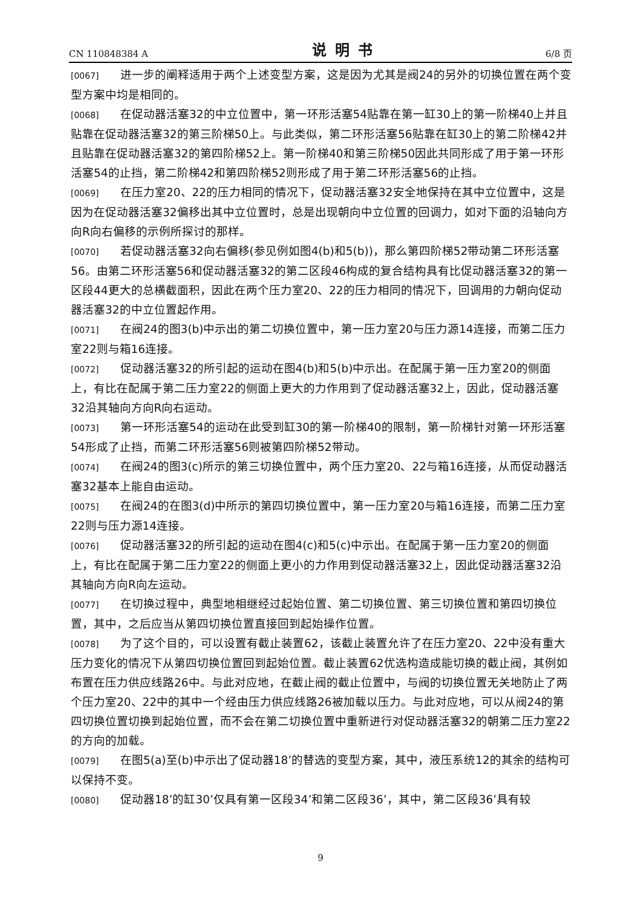CN 110848384 A 说明书 6/8 页
[0067] 进一步的阐释适用于两个上述变型方案，这是因为尤其是阀24的另外的切换位置在两个变型方案中均是相同的。
[0068] 在促动器活塞32的中立位置中，第一环形活塞54贴靠在第一缸30上的第一阶梯40上并且贴靠在促动器活塞32的第三阶梯50上。与此类似，第二环形活塞56贴靠在缸30上的第二阶梯42并且贴靠在促动器活塞32的第四阶梯52上。第一阶梯40和第三阶梯50因此共同形成了用于第一环形活塞54的止挡，第二阶梯42和第四阶梯52则形成了用于第二环形活塞56的止挡。
[0069] 在压力室20、22的压力相同的情况下，促动器活塞32安全地保持在其中立位置中，这是因为在促动器活塞32偏移出其中立位置时，总是出现朝向中立位置的回调力，如对下面的沿轴向方向R向右偏移的示例所探讨的那样。
[0070] 若促动器活塞32向右偏移(参见例如图4(b)和5(b))，那么第四阶梯52带动第二环形活塞56。由第二环形活塞56和促动器活塞32的第二区段46构成的复合结构具有比促动器活塞32的第一区段44更大的总横截面积，因此在两个压力室20、22的压力相同的情况下，回调用的力朝向促动器活塞32的中立位置起作用。
[0071] 在阀24的图3(b)中示出的第二切换位置中，第一压力室20与压力源14连接，而第二压力室22则与箱16连接。
[0072] 促动器活塞32的所引起的运动在图4(b)和5(b)中示出。在配属于第一压力室20的侧面上，有比在配属于第二压力室22的侧面上更大的力作用到了促动器活塞32上，因此，促动器活塞32沿其轴向方向R向右运动。
[0073] 第一环形活塞54的运动在此受到缸30的第一阶梯40的限制，第一阶梯针对第一环形活塞54形成了止挡，而第二环形活塞56则被第四阶梯52带动。
[0074] 在阀24的图3(c)所示的第三切换位置中，两个压力室20、22与箱16连接，从而促动器活塞32基本上能自由运动。
[0075] 在阀24的在图3(d)中所示的第四切换位置中，第一压力室20与箱16连接，而第二压力室22则与压力源14连接。
[0076] 促动器活塞32的所引起的运动在图4(c)和5(c)中示出。在配属于第一压力室20的侧面上，有比在配属于第二压力室22的侧面上更小的力作用到促动器活塞32上，因此促动器活塞32沿其轴向方向R向左运动。
[0077] 在切换过程中，典型地相继经过起始位置、第二切换位置、第三切换位置和第四切换位置，其中，之后应当从第四切换位置直接回到起始操作位置。
[0078] 为了这个目的，可以设置有截止装置62，该截止装置允许了在压力室20、22中没有重大压力变化的情况下从第四切换位置回到起始位置。截止装置62优选构造成能切换的截止阀，其例如布置在压力供应线路26中。与此对应地，在截止阀的截止位置中，与阀的切换位置无关地防止了两个压力室20、22中的其中一个经由压力供应线路26被加载以压力。与此对应地，可以从阀24的第四切换位置切换到起始位置，而不会在第二切换位置中重新进行对促动器活塞32的朝第二压力室22的方向的加载。
[0079] 在图5(a)至(b)中示出了促动器18’的替选的变型方案，其中，液压系统12的其余的结构可以保持不变。
[0080] 促动器18’的缸30’仅具有第一区段34’和第二区段36’，其中，第二区段36’具有较
9